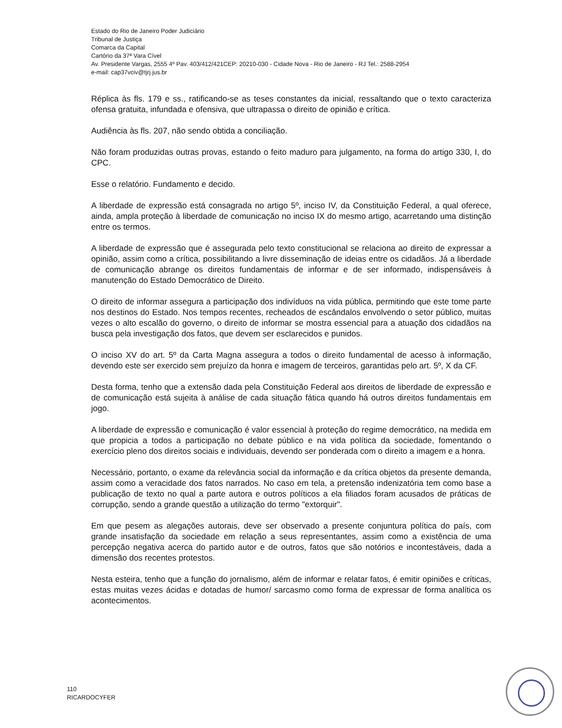Estado do Rio de Janeiro Poder Judiciário
Tribunal de Justiça
Comarca da Capital
Cartório da 37ª Vara Cível
Av. Presidente Vargas, 2555 4º Pav. 403/412/421CEP: 20210-030 - Cidade Nova - Rio de Janeiro - RJ Tel.: 2588-2954
e-mail: cap37vciv@tjrj.jus.br
Réplica às fls. 179 e ss., ratificando-se as teses constantes da inicial, ressaltando que o texto caracteriza ofensa gratuita, infundada e ofensiva, que ultrapassa o direito de opinião e crítica.
Audiência às fls. 207, não sendo obtida a conciliação.
Não foram produzidas outras provas, estando o feito maduro para julgamento, na forma do artigo 330, I, do CPC.
Esse o relatório. Fundamento e decido.
A liberdade de expressão está consagrada no artigo 5º, inciso IV, da Constituição Federal, a qual oferece, ainda, ampla proteção à liberdade de comunicação no inciso IX do mesmo artigo, acarretando uma distinção entre os termos.
A liberdade de expressão que é assegurada pelo texto constitucional se relaciona ao direito de expressar a opinião, assim como a crítica, possibilitando a livre disseminação de ideias entre os cidadãos. Já a liberdade de comunicação abrange os direitos fundamentais de informar e de ser informado, indispensáveis à manutenção do Estado Democrático de Direito.
O direito de informar assegura a participação dos indivíduos na vida pública, permitindo que este tome parte nos destinos do Estado. Nos tempos recentes, recheados de escândalos envolvendo o setor público, muitas vezes o alto escalão do governo, o direito de informar se mostra essencial para a atuação dos cidadãos na busca pela investigação dos fatos, que devem ser esclarecidos e punidos.
O inciso XV do art. 5º da Carta Magna assegura a todos o direito fundamental de acesso à informação, devendo este ser exercido sem prejuízo da honra e imagem de terceiros, garantidas pelo art. 5º, X da CF.
Desta forma, tenho que a extensão dada pela Constituição Federal aos direitos de liberdade de expressão e de comunicação está sujeita à análise de cada situação fática quando há outros direitos fundamentais em jogo.
A liberdade de expressão e comunicação é valor essencial à proteção do regime democrático, na medida em que propicia a todos a participação no debate público e na vida política da sociedade, fomentando o exercício pleno dos direitos sociais e individuais, devendo ser ponderada com o direito a imagem e a honra.
Necessário, portanto, o exame da relevância social da informação e da crítica objetos da presente demanda, assim como a veracidade dos fatos narrados. No caso em tela, a pretensão indenizatória tem como base a publicação de texto no qual a parte autora e outros políticos a ela filiados foram acusados de práticas de corrupção, sendo a grande questão a utilização do termo "extorquir".
Em que pesem as alegações autorais, deve ser observado a presente conjuntura política do país, com grande insatisfação da sociedade em relação a seus representantes, assim como a existência de uma percepção negativa acerca do partido autor e de outros, fatos que são notórios e incontestáveis, dada a dimensão dos recentes protestos.
Nesta esteira, tenho que a função do jornalismo, além de informar e relatar fatos, é emitir opiniões e críticas, estas muitas vezes ácidas e dotadas de humor/ sarcasmo como forma de expressar de forma analítica os acontecimentos.
110
RICARDOCYFER